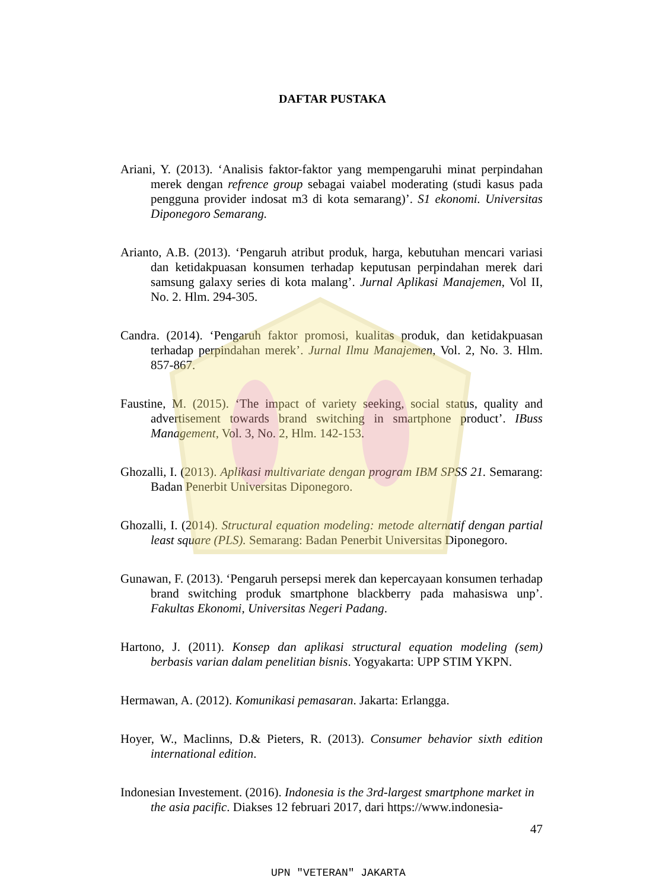DAFTAR PUSTAKA
Ariani, Y. (2013). ‘Analisis faktor-faktor yang mempengaruhi minat perpindahan merek dengan refrence group sebagai vaiabel moderating (studi kasus pada pengguna provider indosat m3 di kota semarang)’. S1 ekonomi. Universitas Diponegoro Semarang.
Arianto, A.B. (2013). ‘Pengaruh atribut produk, harga, kebutuhan mencari variasi dan ketidakpuasan konsumen terhadap keputusan perpindahan merek dari samsung galaxy series di kota malang’. Jurnal Aplikasi Manajemen, Vol II, No. 2. Hlm. 294-305.
Candra. (2014). ‘Pengaruh faktor promosi, kualitas produk, dan ketidakpuasan terhadap perpindahan merek’. Jurnal Ilmu Manajemen, Vol. 2, No. 3. Hlm. 857-867.
Faustine, M. (2015). ‘The impact of variety seeking, social status, quality and advertisement towards brand switching in smartphone product’. IBuss Management, Vol. 3, No. 2, Hlm. 142-153.
Ghozalli, I. (2013). Aplikasi multivariate dengan program IBM SPSS 21. Semarang: Badan Penerbit Universitas Diponegoro.
Ghozalli, I. (2014). Structural equation modeling: metode alternatif dengan partial least square (PLS). Semarang: Badan Penerbit Universitas Diponegoro.
Gunawan, F. (2013). ‘Pengaruh persepsi merek dan kepercayaan konsumen terhadap brand switching produk smartphone blackberry pada mahasiswa unp’. Fakultas Ekonomi, Universitas Negeri Padang.
Hartono, J. (2011). Konsep dan aplikasi structural equation modeling (sem) berbasis varian dalam penelitian bisnis. Yogyakarta: UPP STIM YKPN.
Hermawan, A. (2012). Komunikasi pemasaran. Jakarta: Erlangga.
Hoyer, W., Maclinns, D.& Pieters, R. (2013). Consumer behavior sixth edition international edition.
Indonesian Investement. (2016). Indonesia is the 3rd-largest smartphone market in the asia pacific. Diakses 12 februari 2017, dari https://www.indonesia-
47
UPN "VETERAN" JAKARTA